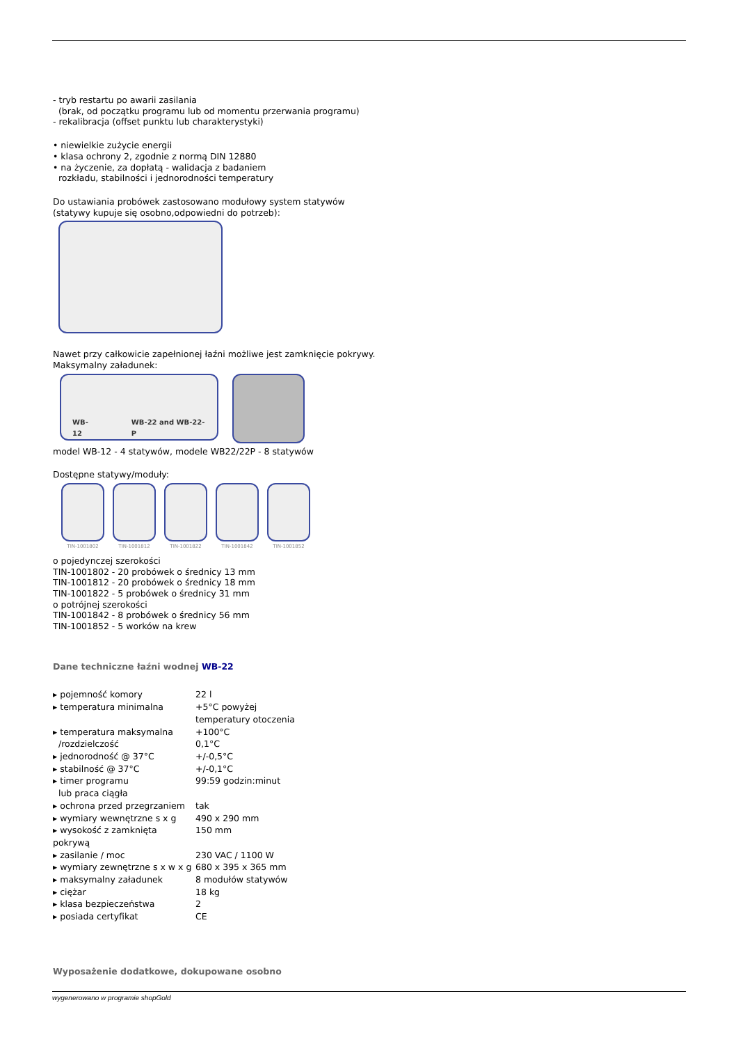- tryb restartu po awarii zasilania
(brak, od początku programu lub od momentu przerwania programu)
- rekalibracja (offset punktu lub charakterystyki)
• niewielkie zużycie energii
• klasa ochrony 2, zgodnie z normą DIN 12880
• na życzenie, za dopłatą - walidacja z badaniem
rozkładu, stabilności i jednorodności temperatury
Do ustawiania probówek zastosowano modułowy system statywów
(statywy kupuje się osobno,odpowiedni do potrzeb):
Nawet przy całkowicie zapełnionej łaźni możliwe jest zamknięcie pokrywy.
Maksymalny załadunek:
WB-12 WB-22 and WB-22-P
model WB-12 - 4 statywów, modele WB22/22P - 8 statywów
Dostępne statywy/moduły:
TIN-1001802 TIN-1001812 TIN-1001822 TIN-1001842 TIN-1001852
o pojedynczej szerokości
TIN-1001802 - 20 probówek o średnicy 13 mm
TIN-1001812 - 20 probówek o średnicy 18 mm
TIN-1001822 - 5 probówek o średnicy 31 mm
o potrójnej szerokości
TIN-1001842 - 8 probówek o średnicy 56 mm
TIN-1001852 - 5 worków na krew
Dane techniczne łaźni wodnej WB-22
▸ pojemność komory 22 l
▸ temperatura minimalna +5°C powyżej
temperatury otoczenia
▸ temperatura maksymalna
/rozdzielczość +100°C
0,1°C
▸ jednorodność @ 37°C +/-0,5°C
▸ stabilność @ 37°C +/-0,1°C
▸ timer programu
lub praca ciągła 99:59 godzin:minut
▸ ochrona przed przegrzaniem tak
▸ wymiary wewnętrzne s x g 490 x 290 mm
▸ wysokość z zamknięta pokrywą 150 mm
▸ zasilanie / moc 230 VAC / 1100 W
▸ wymiary zewnętrzne s x w x g 680 x 395 x 365 mm
▸ maksymalny załadunek 8 modułów statywów
▸ ciężar 18 kg
▸ klasa bezpieczeństwa 2
▸ posiada certyfikat CE
Wyposażenie dodatkowe, dokupowane osobno
wygenerowano w programie shopGold